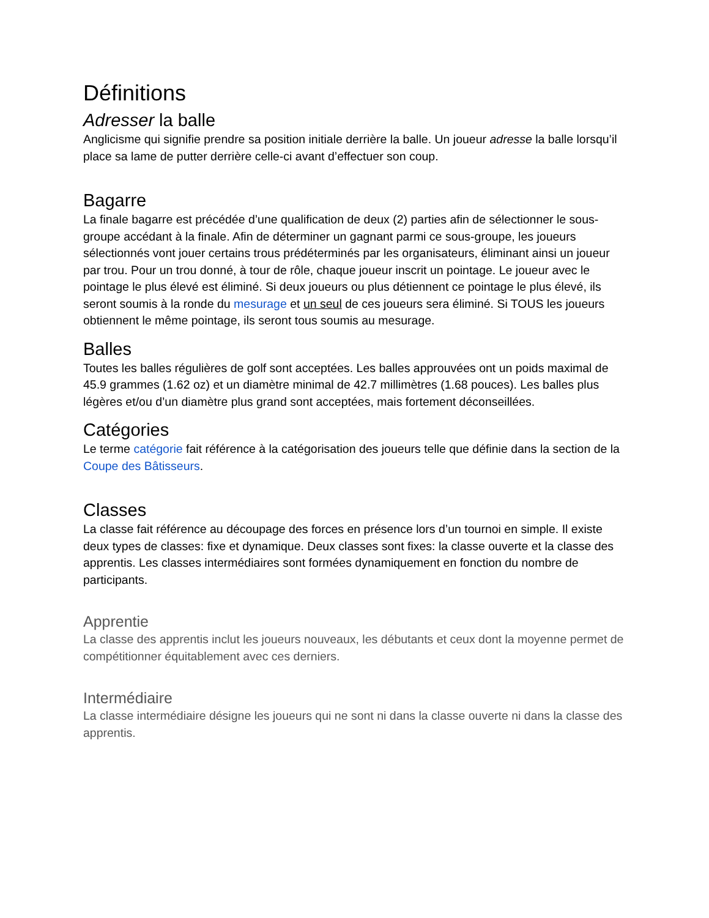Définitions
Adresser la balle
Anglicisme qui signifie prendre sa position initiale derrière la balle. Un joueur adresse la balle lorsqu’il place sa lame de putter derrière celle-ci avant d’effectuer son coup.
Bagarre
La finale bagarre est précédée d’une qualification de deux (2) parties afin de sélectionner le sous-groupe accédant à la finale. Afin de déterminer un gagnant parmi ce sous-groupe, les joueurs sélectionnés vont jouer certains trous prédéterminés par les organisateurs, éliminant ainsi un joueur par trou. Pour un trou donné, à tour de rôle, chaque joueur inscrit un pointage. Le joueur avec le pointage le plus élevé est éliminé. Si deux joueurs ou plus détiennent ce pointage le plus élevé, ils seront soumis à la ronde du mesurage et un seul de ces joueurs sera éliminé. Si TOUS les joueurs obtiennent le même pointage, ils seront tous soumis au mesurage.
Balles
Toutes les balles régulières de golf sont acceptées. Les balles approuvées ont un poids maximal de 45.9 grammes (1.62 oz) et un diamètre minimal de 42.7 millimètres (1.68 pouces). Les balles plus légères et/ou d’un diamètre plus grand sont acceptées, mais fortement déconseillées.
Catégories
Le terme catégorie fait référence à la catégorisation des joueurs telle que définie dans la section de la Coupe des Bâtisseurs.
Classes
La classe fait référence au découpage des forces en présence lors d’un tournoi en simple. Il existe deux types de classes: fixe et dynamique. Deux classes sont fixes: la classe ouverte et la classe des apprentis. Les classes intermédiaires sont formées dynamiquement en fonction du nombre de participants.
Apprentie
La classe des apprentis inclut les joueurs nouveaux, les débutants et ceux dont la moyenne permet de compétitionner équitablement avec ces derniers.
Intermédiaire
La classe intermédiaire désigne les joueurs qui ne sont ni dans la classe ouverte ni dans la classe des apprentis.